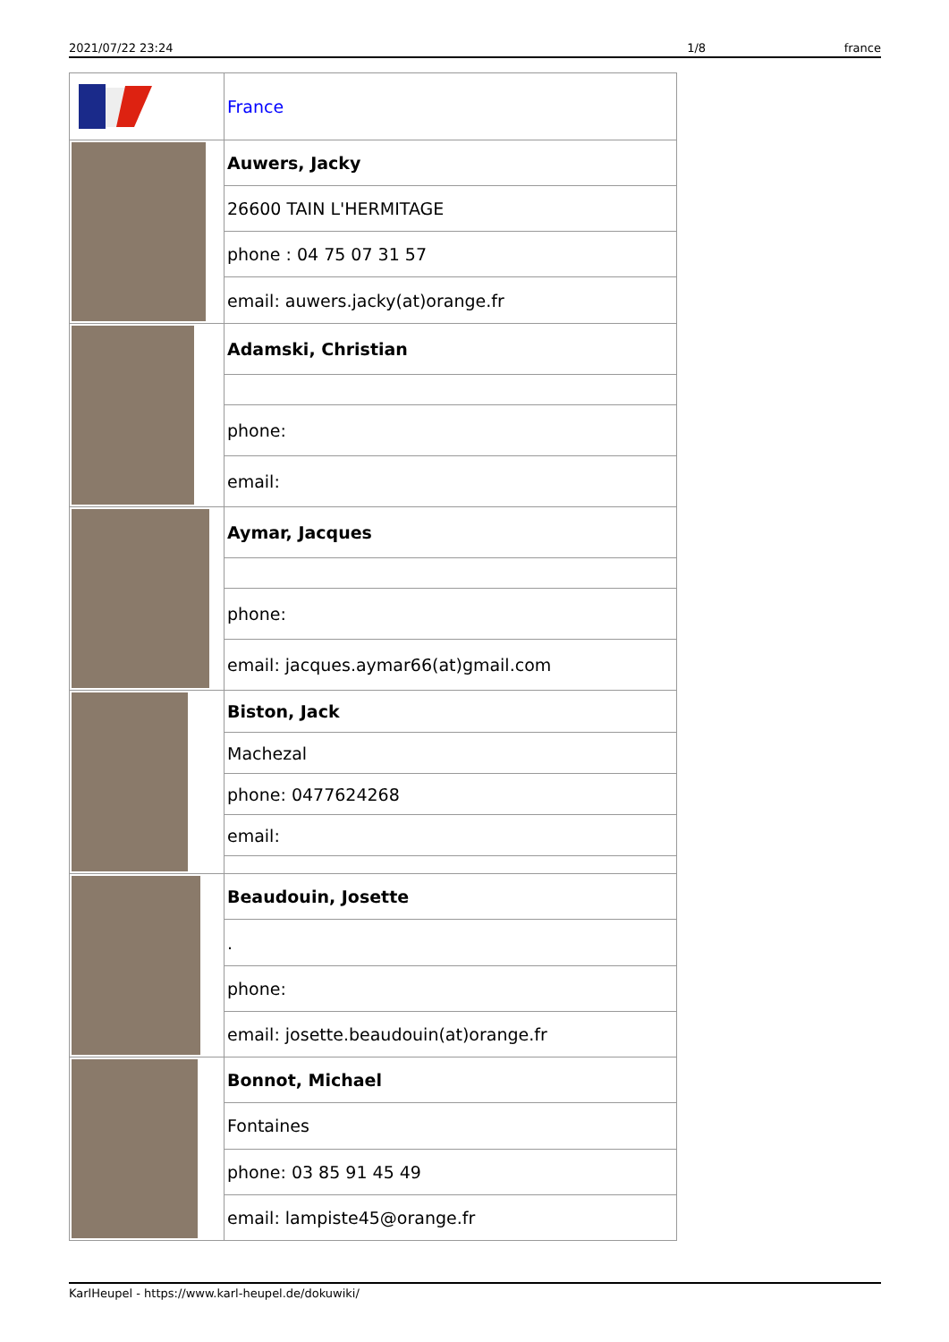2021/07/22 23:24 1/8 france
| | France |
| | Auwers, Jacky |
| | 26600 TAIN L'HERMITAGE |
| | phone : 04 75 07 31 57 |
| | email: auwers.jacky(at)orange.fr |
| | Adamski, Christian |
| | phone: |
| | email: |
| | Aymar, Jacques |
| | phone: |
| | email: jacques.aymar66(at)gmail.com |
| | Biston, Jack |
| | Machezal |
| | phone: 0477624268 |
| | email: |
| | Beaudouin, Josette |
| | . |
| | phone: |
| | email: josette.beaudouin(at)orange.fr |
| | Bonnot, Michael |
| | Fontaines |
| | phone: 03 85 91 45 49 |
| | email: lampiste45@orange.fr |
KarlHeupel - https://www.karl-heupel.de/dokuwiki/